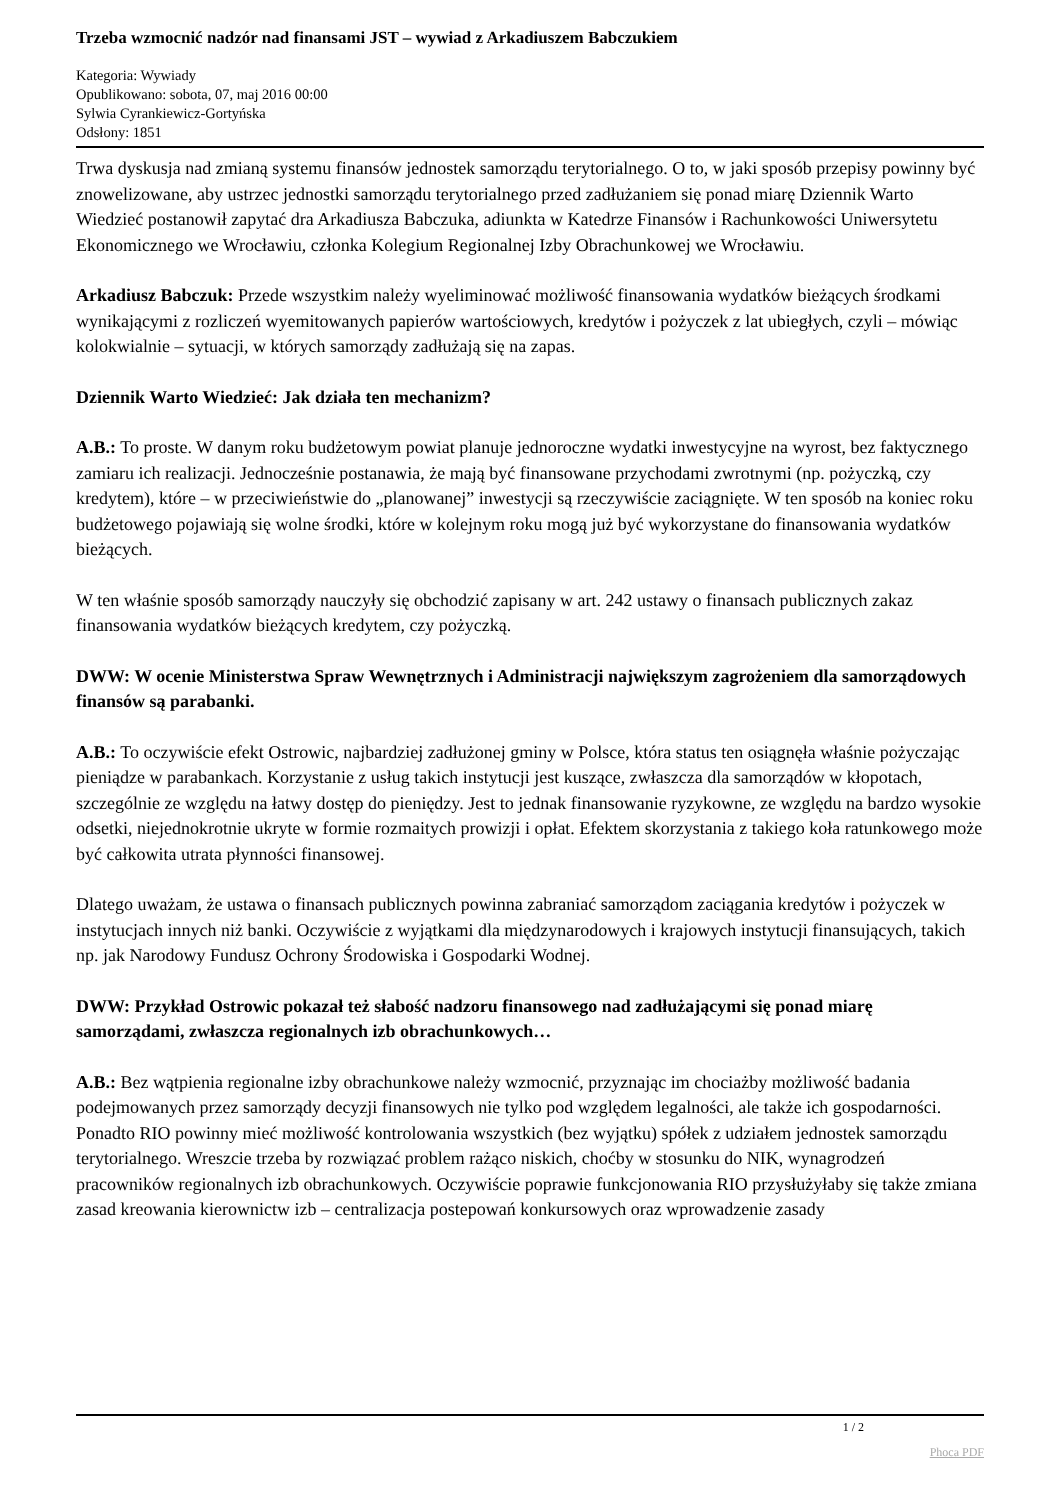Trzeba wzmocnić nadzór nad finansami JST – wywiad z Arkadiuszem Babczukiem
Kategoria: Wywiady
Opublikowano: sobota, 07, maj 2016 00:00
Sylwia Cyrankiewicz-Gortyńska
Odsłony: 1851
Trwa dyskusja nad zmianą systemu finansów jednostek samorządu terytorialnego. O to, w jaki sposób przepisy powinny być znowelizowane, aby ustrzec jednostki samorządu terytorialnego przed zadłużaniem się ponad miarę Dziennik Warto Wiedzieć postanowił zapytać dra Arkadiusza Babczuka, adiunkta w Katedrze Finansów i Rachunkowości Uniwersytetu Ekonomicznego we Wrocławiu, członka Kolegium Regionalnej Izby Obrachunkowej we Wrocławiu.
Arkadiusz Babczuk: Przede wszystkim należy wyeliminować możliwość finansowania wydatków bieżących środkami wynikającymi z rozliczeń wyemitowanych papierów wartościowych, kredytów i pożyczek z lat ubiegłych, czyli – mówiąc kolokwialnie – sytuacji, w których samorządy zadłużają się na zapas.
Dziennik Warto Wiedzieć: Jak działa ten mechanizm?
A.B.: To proste. W danym roku budżetowym powiat planuje jednoroczne wydatki inwestycyjne na wyrost, bez faktycznego zamiaru ich realizacji. Jednocześnie postanawia, że mają być finansowane przychodami zwrotnymi (np. pożyczką, czy kredytem), które – w przeciwieństwie do „planowanej” inwestycji są rzeczywiście zaciągnięte. W ten sposób na koniec roku budżetowego pojawiają się wolne środki, które w kolejnym roku mogą już być wykorzystane do finansowania wydatków bieżących.
W ten właśnie sposób samorządy nauczyły się obchodzić zapisany w art. 242 ustawy o finansach publicznych zakaz finansowania wydatków bieżących kredytem, czy pożyczką.
DWW: W ocenie Ministerstwa Spraw Wewnętrznych i Administracji największym zagrożeniem dla samorządowych finansów są parabanki.
A.B.: To oczywiście efekt Ostrowic, najbardziej zadłużonej gminy w Polsce, która status ten osiągnęła właśnie pożyczając pieniądze w parabankach. Korzystanie z usług takich instytucji jest kuszące, zwłaszcza dla samorządów w kłopotach, szczególnie ze względu na łatwy dostęp do pieniędzy. Jest to jednak finansowanie ryzykowne, ze względu na bardzo wysokie odsetki, niejednokrotnie ukryte w formie rozmaitych prowizji i opłat. Efektem skorzystania z takiego koła ratunkowego może być całkowita utrata płynności finansowej.
Dlatego uważam, że ustawa o finansach publicznych powinna zabraniać samorządom zaciągania kredytów i pożyczek w instytucjach innych niż banki. Oczywiście z wyjątkami dla międzynarodowych i krajowych instytucji finansujących, takich np. jak Narodowy Fundusz Ochrony Środowiska i Gospodarki Wodnej.
DWW: Przykład Ostrowic pokazał też słabość nadzoru finansowego nad zadłużającymi się ponad miarę samorządami, zwłaszcza regionalnych izb obrachunkowych…
A.B.: Bez wątpienia regionalne izby obrachunkowe należy wzmocnić, przyznając im chociażby możliwość badania podejmowanych przez samorządy decyzji finansowych nie tylko pod względem legalności, ale także ich gospodarności. Ponadto RIO powinny mieć możliwość kontrolowania wszystkich (bez wyjątku) spółek z udziałem jednostek samorządu terytorialnego. Wreszcie trzeba by rozwiązać problem rażąco niskich, choćby w stosunku do NIK, wynagrodzeń pracowników regionalnych izb obrachunkowych. Oczywiście poprawie funkcjonowania RIO przysłużyłaby się także zmiana zasad kreowania kierownictw izb – centralizacja postepowań konkursowych oraz wprowadzenie zasady
1 / 2
Phoca PDF